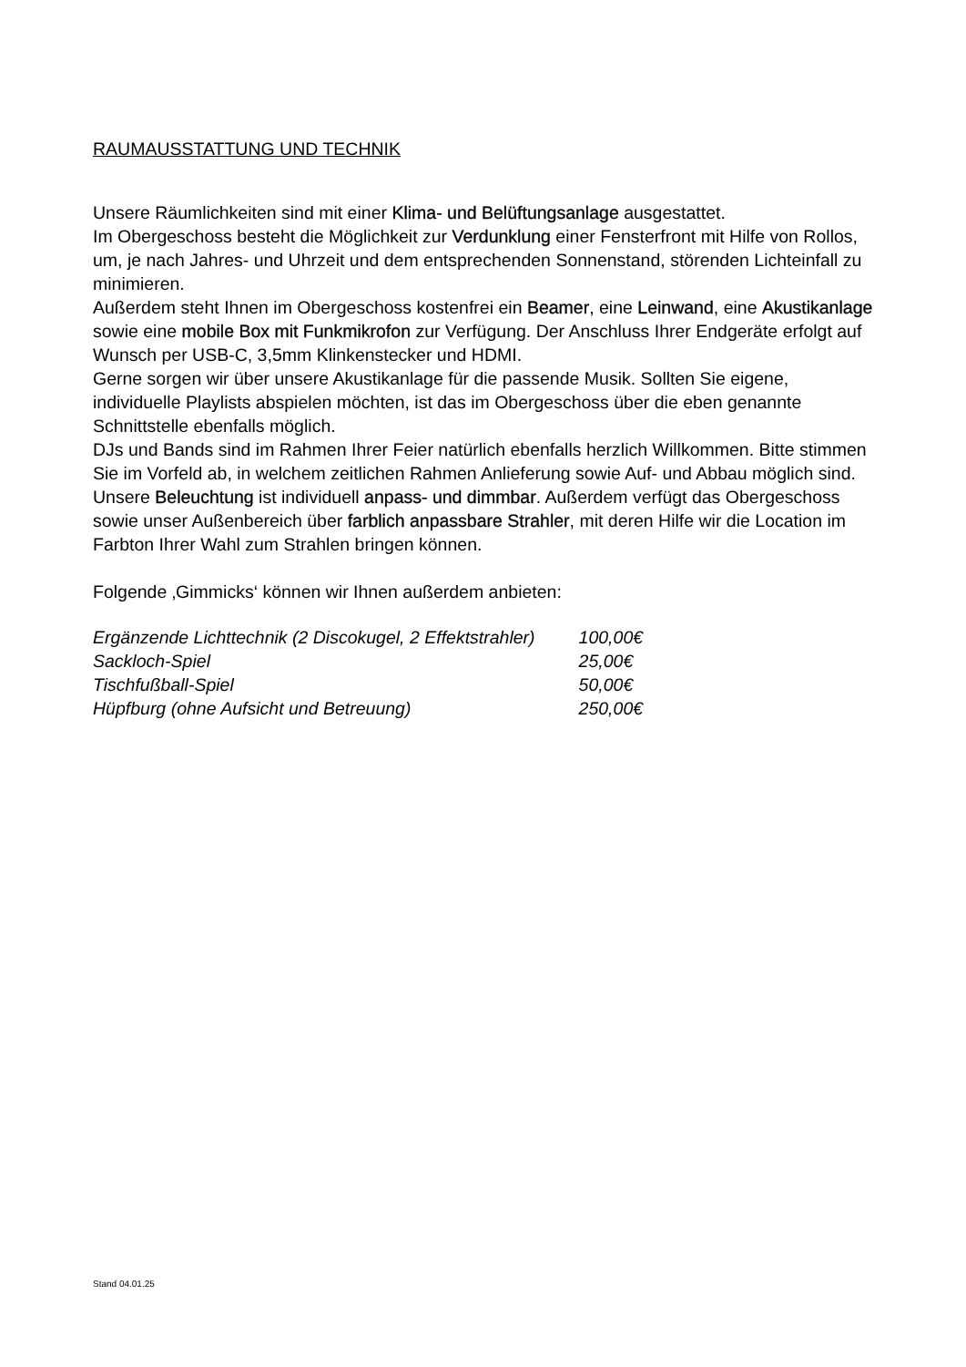RAUMAUSSTATTUNG UND TECHNIK
Unsere Räumlichkeiten sind mit einer Klima- und Belüftungsanlage ausgestattet.
Im Obergeschoss besteht die Möglichkeit zur Verdunklung einer Fensterfront mit Hilfe von Rollos, um, je nach Jahres- und Uhrzeit und dem entsprechenden Sonnenstand, störenden Lichteinfall zu minimieren.
Außerdem steht Ihnen im Obergeschoss kostenfrei ein Beamer, eine Leinwand, eine Akustikanlage sowie eine mobile Box mit Funkmikrofon zur Verfügung. Der Anschluss Ihrer Endgeräte erfolgt auf Wunsch per USB-C, 3,5mm Klinkenstecker und HDMI.
Gerne sorgen wir über unsere Akustikanlage für die passende Musik. Sollten Sie eigene, individuelle Playlists abspielen möchten, ist das im Obergeschoss über die eben genannte Schnittstelle ebenfalls möglich.
DJs und Bands sind im Rahmen Ihrer Feier natürlich ebenfalls herzlich Willkommen. Bitte stimmen Sie im Vorfeld ab, in welchem zeitlichen Rahmen Anlieferung sowie Auf- und Abbau möglich sind.
Unsere Beleuchtung ist individuell anpass- und dimmbar. Außerdem verfügt das Obergeschoss sowie unser Außenbereich über farblich anpassbare Strahler, mit deren Hilfe wir die Location im Farbton Ihrer Wahl zum Strahlen bringen können.
Folgende ‚Gimmicks‘ können wir Ihnen außerdem anbieten:
| Ergänzende Lichttechnik (2 Discokugel, 2 Effektstrahler) | 100,00€ |
| Sackloch-Spiel | 25,00€ |
| Tischfußball-Spiel | 50,00€ |
| Hüpfburg (ohne Aufsicht und Betreuung) | 250,00€ |
Stand 04.01.25